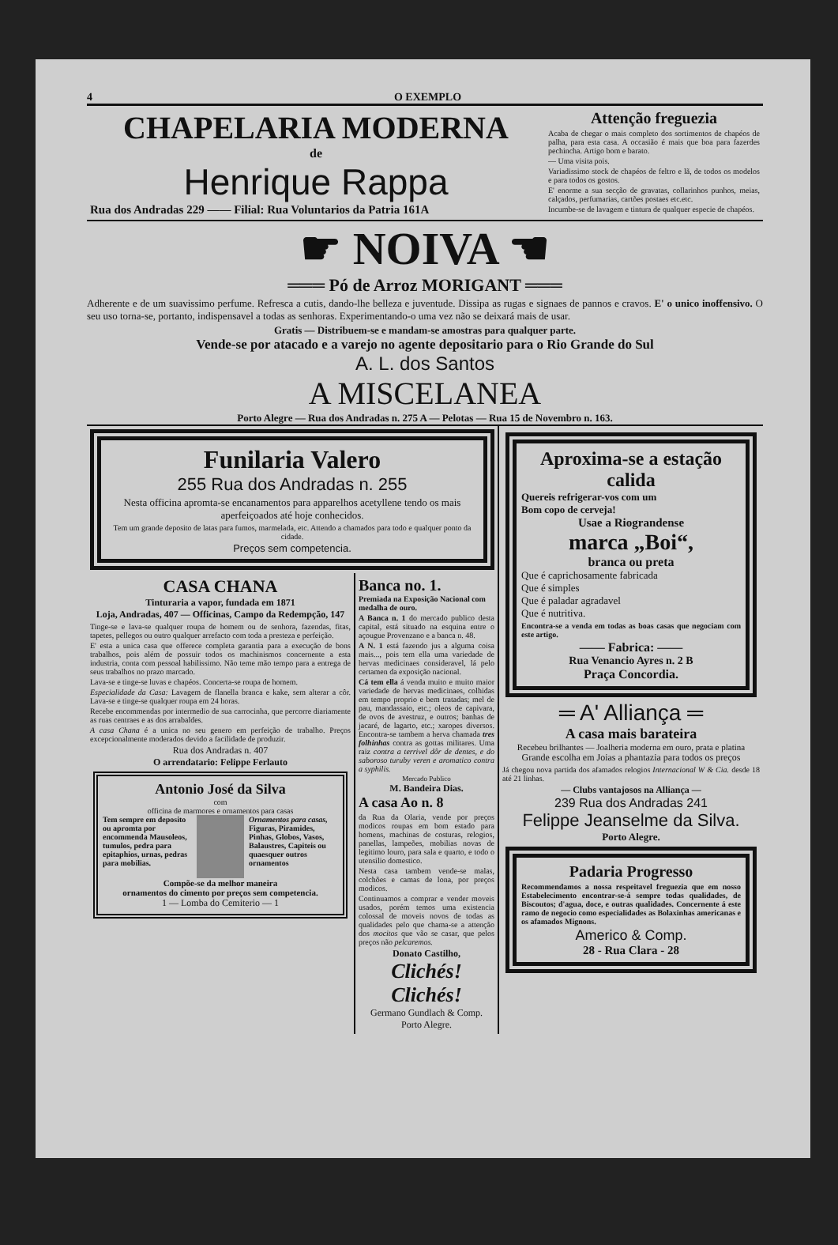4 O EXEMPLO
CHAPELARIA MODERNA
de
Henrique Rappa
Rua dos Andradas 229 —— Filial: Rua Voluntarios da Patria 161A
Attenção freguezia
Acaba de chegar o mais completo dos sortimentos de chapéos de palha, para esta casa. A occasião é mais que boa para fazerdes pechincha. Artigo bom e barato.
— Uma visita pois.
Variadissimo stock de chapéos de feltro e lã, de todos os modelos e para todos os gostos.
E' enorme a sua secção de gravatas, collarinhos punhos, meias, calçados, perfumarias, cartões postaes etc.etc.
Incumbe-se de lavagem e tintura de qualquer especie de chapéos.
☛ NOIVA ☚
═══ Pó de Arroz MORIGANT ═══
Adherente e de um suavissimo perfume. Refresca a cutis, dando-lhe belleza e juventude. Dissipa as rugas e signaes de pannos e cravos. E' o unico inoffensivo. O seu uso torna-se, portanto, indispensavel a todas as senhoras. Experimentando-o uma vez não se deixará mais de usar.
Gratis — Distribuem-se e mandam-se amostras para qualquer parte.
Vende-se por atacado e a varejo no agente depositario para o Rio Grande do Sul
A. L. dos Santos
A MISCELANEA
Porto Alegre — Rua dos Andradas n. 275 A — Pelotas — Rua 15 de Novembro n. 163.
Funilaria Valero
255 Rua dos Andradas n. 255
Nesta officina apromta-se encanamentos para apparelhos acetyllene tendo os mais aperfeiçoados até hoje conhecidos.
Tem um grande deposito de latas para fumos, marmelada, etc. Attendo a chamados para todo e qualquer ponto da cidade.
Preços sem competencia.
CASA CHANA
Tinturaria a vapor, fundada em 1871
Loja, Andradas, 407 — Officinas, Campo da Redempção, 147
Tinge-se e lava-se qualquer roupa de homem ou de senhora, fazendas, fitas, tapetes, pellegos ou outro qualquer arrefacto com toda a presteza e perfeição.
E' esta a unica casa que offerece completa garantia para a execução de bons trabalhos, pois além de possuir todos os machinismos concernente a esta industria, conta com pessoal habilissimo. Não teme mão tempo para a entrega de seus trabalhos no prazo marcado.
Lava-se e tinge-se luvas e chapéos. Concerta-se roupa de homem.
Especialidade da Casa: Lavagem de flanella branca e kake, sem alterar a côr. Lava-se e tinge-se qualquer roupa em 24 horas.
Recebe encommendas por intermedio de sua carrocinha, que percorre diariamente as ruas centraes e as dos arrabaldes.
A casa Chana é a unica no seu genero em perfeição de trabalho. Preços excepcionalmente moderados devido a facilidade de produzir.
Rua dos Andradas n. 407
O arrendatario: Felippe Ferlauto
Antonio José da Silva
com
officina de marmores e ornamentos para casas
Tem sempre em deposito ou apromta por encommenda Mausoleos, tumulos, pedra para epitaphios, urnas, pedras para mobilias.
Ornamentos para casas, Figuras, Piramides, Pinhas, Globos, Vasos, Balaustres, Capiteis ou quaesquer outros ornamentos
Compõe-se da melhor maneira
ornamentos do cimento por preços sem competencia.
1 — Lomba do Cemiterio — 1
Banca no. 1.
Premiada na Exposição Nacional com medalha de ouro.
A Banca n. 1 do mercado publico desta capital, está situado na esquina entre o açougue Provenzano e a banca n. 48.
A N. 1 está fazendo jus a alguma coisa mais..., pois tem ella uma variedade de hervas medicinaes consideravel, lá pelo certamen da exposição nacional.
Cá tem ella á venda muito e muito maior variedade de hervas medicinaes, colhidas em tempo proprio e bem tratadas; mel de pau, mandassaio, etc.; oleos de capivara, de ovos de avestruz, e outros; banhas de jacaré, de lagarto, etc.; xaropes diversos. Encontra-se tambem a herva chamada tres folhinhas contra as gottas militares. Uma raiz contra a terrivel dôr de dentes, e do saboroso turuby veren e aromatico contra a syphilis.
Mercado Publico
M. Bandeira Dias.
A casa Ao n. 8
da Rua da Olaria, vende por preços modicos roupas em bom estado para homens, machinas de costuras, relogios, panellas, lampeões, mobilias novas de legitimo louro, para sala e quarto, e todo o utensilio domestico.
Nesta casa tambem vende-se malas, colchões e camas de lona, por preços modicos.
Continuamos a comprar e vender moveis usados, porém temos uma existencia colossal de moveis novos de todas as qualidades pelo que chama-se a attenção dos mocitos que vão se casar, que pelos preços não pelcaremos.
Donato Castilho,
Clichés!
Clichés!
Germano Gundlach & Comp.
Porto Alegre.
Aproxima-se a estação calida
Quereis refrigerar-vos com um
Bom copo de cerveja!
Usae a Riograndense
marca „Boi“,
branca ou preta
Que é caprichosamente fabricada
Que é simples
Que é paladar agradavel
Que é nutritiva.
Encontra-se a venda em todas as boas casas que negociam com este artigo.
—— Fabrica: ——
Rua Venancio Ayres n. 2 B
Praça Concordia.
═ A' Alliança ═
A casa mais barateira
Recebeu brilhantes — Joalheria moderna em ouro, prata e platina
Grande escolha em Joias a phantazia para todos os preços
Já chegou nova partida dos afamados relogios Internacional W & Cia. desde 18 até 21 linhas.
— Clubs vantajosos na Alliança —
239 Rua dos Andradas 241
Felippe Jeanselme da Silva.
Porto Alegre.
Padaria Progresso
Recommendamos a nossa respeitavel freguezia que em nosso Estabelecimento encontrar-se-á sempre todas qualidades, de Biscoutos; d'agua, doce, e outras qualidades. Concernente á este ramo de negocio como especialidades as Bolaxinhas americanas e os afamados Mignons.
Americo & Comp.
28 - Rua Clara - 28